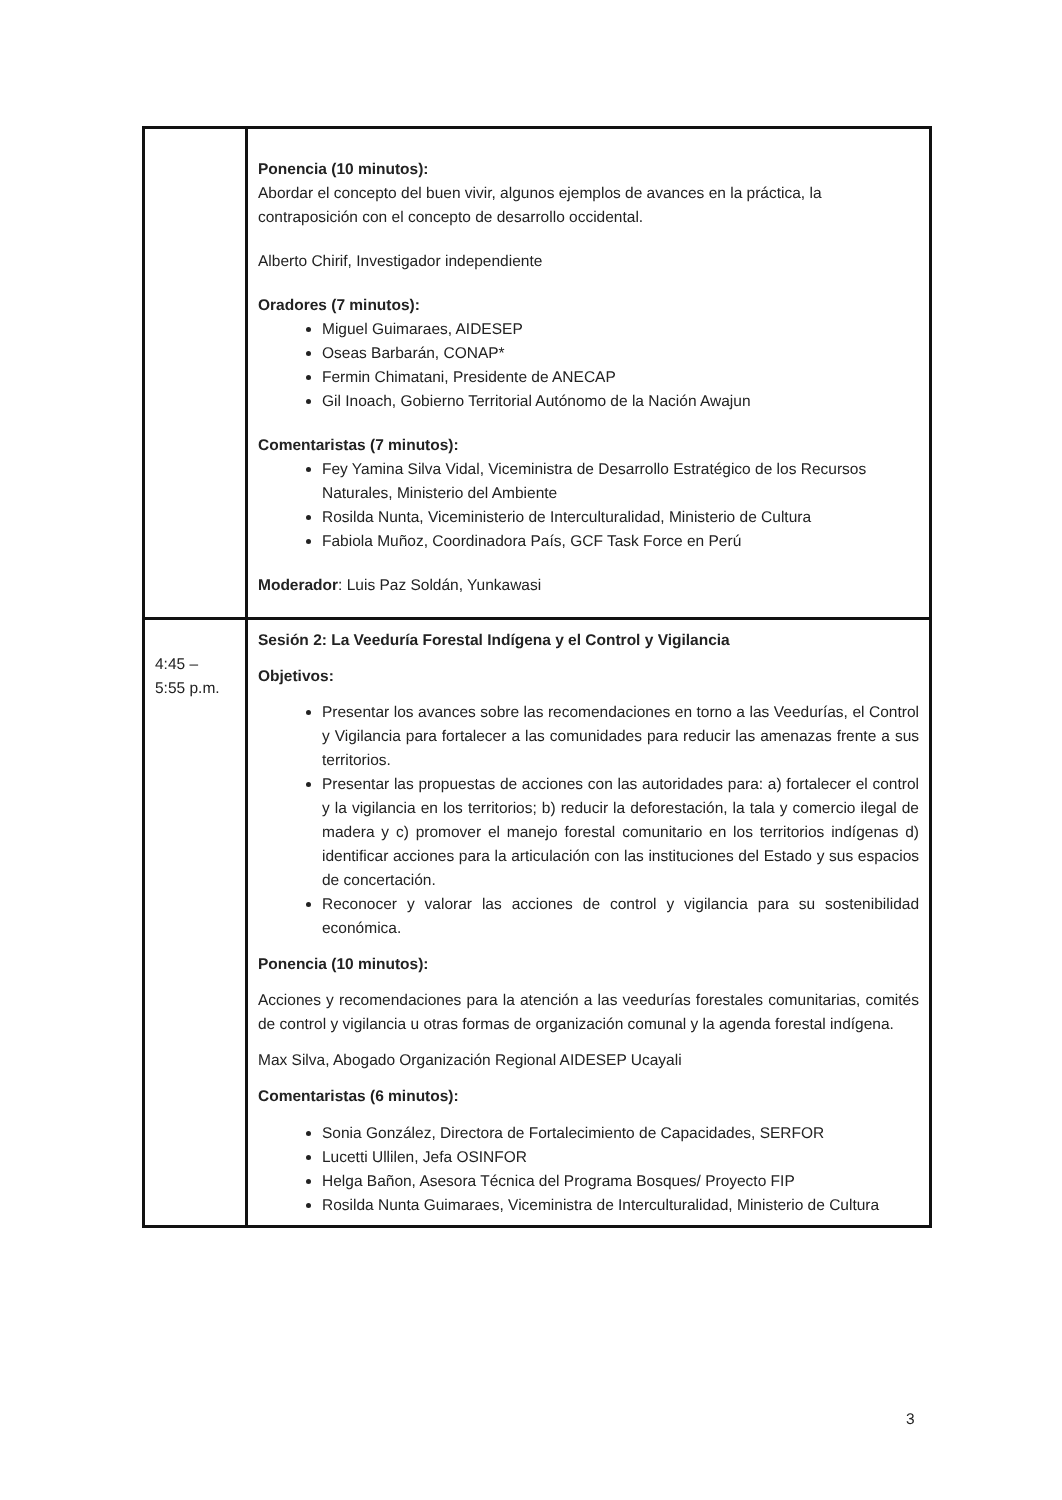| | Ponencia (10 minutos): Abordar el concepto del buen vivir, algunos ejemplos de avances en la práctica, la contraposición con el concepto de desarrollo occidental. Alberto Chirif, Investigador independiente Oradores (7 minutos): Miguel Guimaraes, AIDESEP Oseas Barbarán, CONAP* Fermin Chimatani, Presidente de ANECAP Gil Inoach, Gobierno Territorial Autónomo de la Nación Awajun Comentaristas (7 minutos): Fey Yamina Silva Vidal, Viceministra de Desarrollo Estratégico de los Recursos Naturales, Ministerio del Ambiente Rosilda Nunta, Viceministerio de Interculturalidad, Ministerio de Cultura Fabiola Muñoz, Coordinadora País, GCF Task Force en Perú Moderador : Luis Paz Soldán, Yunkawasi |
| 4:45 – 5:55 p.m. | Sesión 2: La Veeduría Forestal Indígena y el Control y Vigilancia Objetivos: Presentar los avances sobre las recomendaciones en torno a las Veedurías, el Control y Vigilancia para fortalecer a las comunidades para reducir las amenazas frente a sus territorios. Presentar las propuestas de acciones con las autoridades para: a) fortalecer el control y la vigilancia en los territorios; b) reducir la deforestación, la tala y comercio ilegal de madera y c) promover el manejo forestal comunitario en los territorios indígenas d) identificar acciones para la articulación con las instituciones del Estado y sus espacios de concertación. Reconocer y valorar las acciones de control y vigilancia para su sostenibilidad económica. Ponencia (10 minutos): Acciones y recomendaciones para la atención a las veedurías forestales comunitarias, comités de control y vigilancia u otras formas de organización comunal y la agenda forestal indígena. Max Silva, Abogado Organización Regional AIDESEP Ucayali Comentaristas (6 minutos): Sonia González, Directora de Fortalecimiento de Capacidades, SERFOR Lucetti Ullilen, Jefa OSINFOR Helga Bañon, Asesora Técnica del Programa Bosques/ Proyecto FIP Rosilda Nunta Guimaraes, Viceministra de Interculturalidad, Ministerio de Cultura |
3